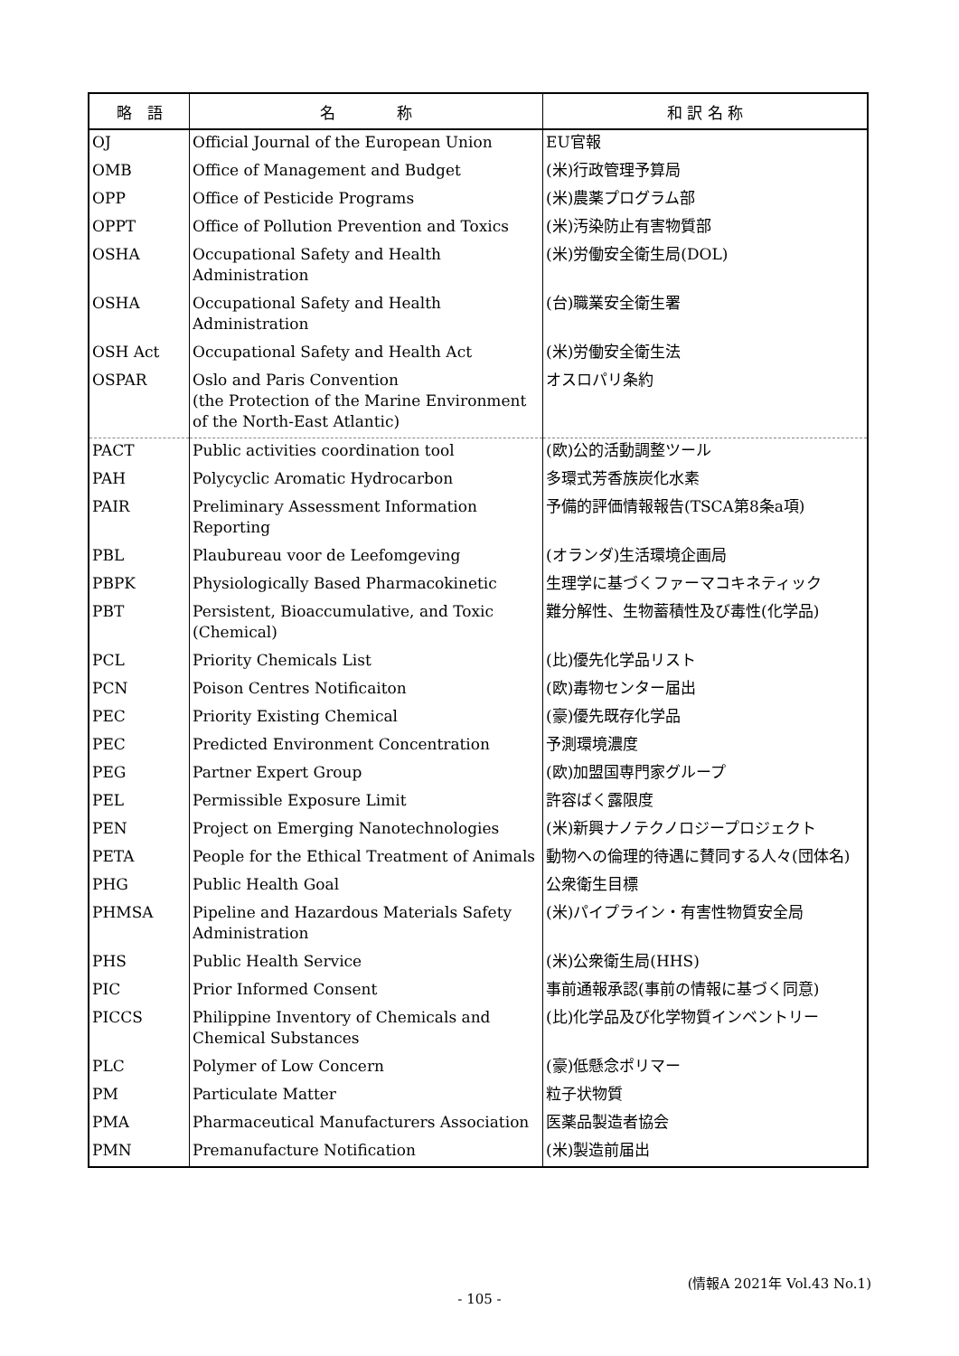| 略 語 | 名 称 | 和 訳 名 称 |
| --- | --- | --- |
| OJ | Official Journal of the European Union | EU官報 |
| OMB | Office of Management and Budget | (米)行政管理予算局 |
| OPP | Office of Pesticide Programs | (米)農薬プログラム部 |
| OPPT | Office of Pollution Prevention and Toxics | (米)汚染防止有害物質部 |
| OSHA | Occupational Safety and Health Administration | (米)労働安全衛生局(DOL) |
| OSHA | Occupational Safety and Health Administration | (台)職業安全衛生署 |
| OSH Act | Occupational Safety and Health Act | (米)労働安全衛生法 |
| OSPAR | Oslo and Paris Convention (the Protection of the Marine Environment of the North-East Atlantic) | オスロパリ条約 |
| PACT | Public activities coordination tool | (欧)公的活動調整ツール |
| PAH | Polycyclic Aromatic Hydrocarbon | 多環式芳香族炭化水素 |
| PAIR | Preliminary Assessment Information Reporting | 予備的評価情報報告(TSCA第8条a項) |
| PBL | Plaubureau voor de Leefomgeving | (オランダ)生活環境企画局 |
| PBPK | Physiologically Based Pharmacokinetic | 生理学に基づくファーマコキネティック |
| PBT | Persistent, Bioaccumulative, and Toxic (Chemical) | 難分解性、生物蓄積性及び毒性(化学品) |
| PCL | Priority Chemicals List | (比)優先化学品リスト |
| PCN | Poison Centres Notificaiton | (欧)毒物センター届出 |
| PEC | Priority Existing Chemical | (豪)優先既存化学品 |
| PEC | Predicted Environment Concentration | 予測環境濃度 |
| PEG | Partner Expert Group | (欧)加盟国専門家グループ |
| PEL | Permissible Exposure Limit | 許容ばく露限度 |
| PEN | Project on Emerging Nanotechnologies | (米)新興ナノテクノロジープロジェクト |
| PETA | People for the Ethical Treatment of Animals | 動物への倫理的待遇に賛同する人々(団体名) |
| PHG | Public Health Goal | 公衆衛生目標 |
| PHMSA | Pipeline and Hazardous Materials Safety Administration | (米)パイプライン・有害性物質安全局 |
| PHS | Public Health Service | (米)公衆衛生局(HHS) |
| PIC | Prior Informed Consent | 事前通報承認(事前の情報に基づく同意) |
| PICCS | Philippine Inventory of Chemicals and Chemical Substances | (比)化学品及び化学物質インベントリー |
| PLC | Polymer of Low Concern | (豪)低懸念ポリマー |
| PM | Particulate Matter | 粒子状物質 |
| PMA | Pharmaceutical Manufacturers Association | 医薬品製造者協会 |
| PMN | Premanufacture Notification | (米)製造前届出 |
(情報A 2021年 Vol.43 No.1)
- 105 -